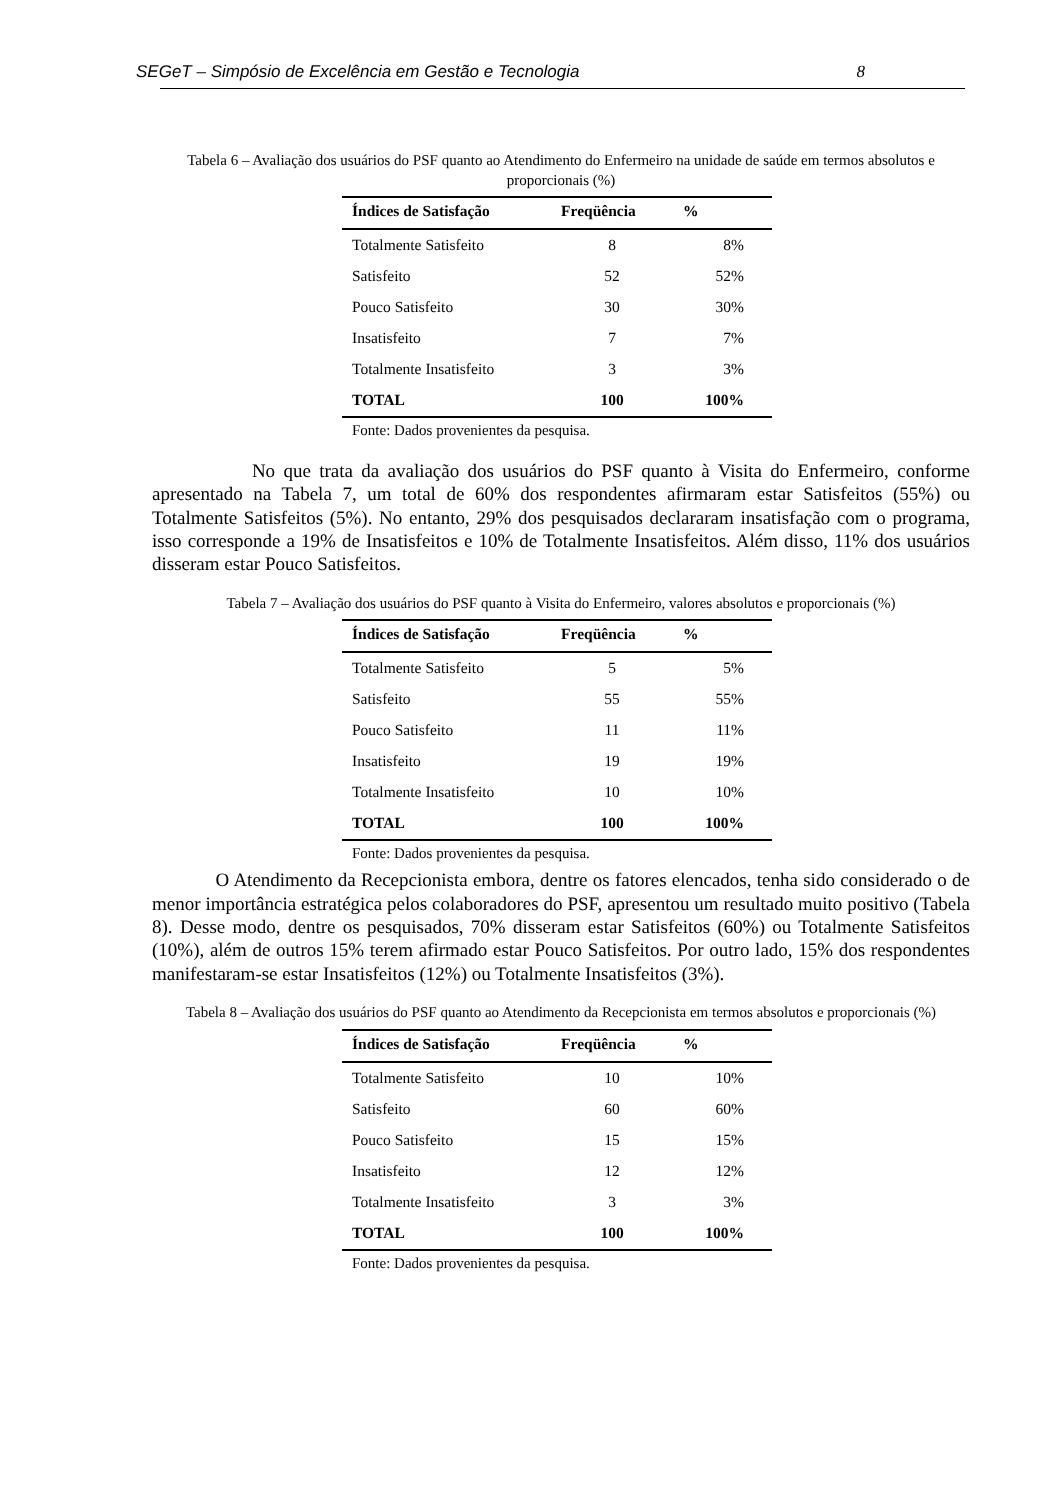SEGeT – Simpósio de Excelência em Gestão e Tecnologia 8
Tabela 6 – Avaliação dos usuários do PSF quanto ao Atendimento do Enfermeiro na unidade de saúde em termos absolutos e proporcionais (%)
| Índices de Satisfação | Freqüência | % |
| --- | --- | --- |
| Totalmente Satisfeito | 8 | 8% |
| Satisfeito | 52 | 52% |
| Pouco Satisfeito | 30 | 30% |
| Insatisfeito | 7 | 7% |
| Totalmente Insatisfeito | 3 | 3% |
| TOTAL | 100 | 100% |
Fonte: Dados provenientes da pesquisa.
No que trata da avaliação dos usuários do PSF quanto à Visita do Enfermeiro, conforme apresentado na Tabela 7, um total de 60% dos respondentes afirmaram estar Satisfeitos (55%) ou Totalmente Satisfeitos (5%). No entanto, 29% dos pesquisados declararam insatisfação com o programa, isso corresponde a 19% de Insatisfeitos e 10% de Totalmente Insatisfeitos. Além disso, 11% dos usuários disseram estar Pouco Satisfeitos.
Tabela 7 – Avaliação dos usuários do PSF quanto à Visita do Enfermeiro, valores absolutos e proporcionais (%)
| Índices de Satisfação | Freqüência | % |
| --- | --- | --- |
| Totalmente Satisfeito | 5 | 5% |
| Satisfeito | 55 | 55% |
| Pouco Satisfeito | 11 | 11% |
| Insatisfeito | 19 | 19% |
| Totalmente Insatisfeito | 10 | 10% |
| TOTAL | 100 | 100% |
Fonte: Dados provenientes da pesquisa.
O Atendimento da Recepcionista embora, dentre os fatores elencados, tenha sido considerado o de menor importância estratégica pelos colaboradores do PSF, apresentou um resultado muito positivo (Tabela 8). Desse modo, dentre os pesquisados, 70% disseram estar Satisfeitos (60%) ou Totalmente Satisfeitos (10%), além de outros 15% terem afirmado estar Pouco Satisfeitos. Por outro lado, 15% dos respondentes manifestaram-se estar Insatisfeitos (12%) ou Totalmente Insatisfeitos (3%).
Tabela 8 – Avaliação dos usuários do PSF quanto ao Atendimento da Recepcionista em termos absolutos e proporcionais (%)
| Índices de Satisfação | Freqüência | % |
| --- | --- | --- |
| Totalmente Satisfeito | 10 | 10% |
| Satisfeito | 60 | 60% |
| Pouco Satisfeito | 15 | 15% |
| Insatisfeito | 12 | 12% |
| Totalmente Insatisfeito | 3 | 3% |
| TOTAL | 100 | 100% |
Fonte: Dados provenientes da pesquisa.